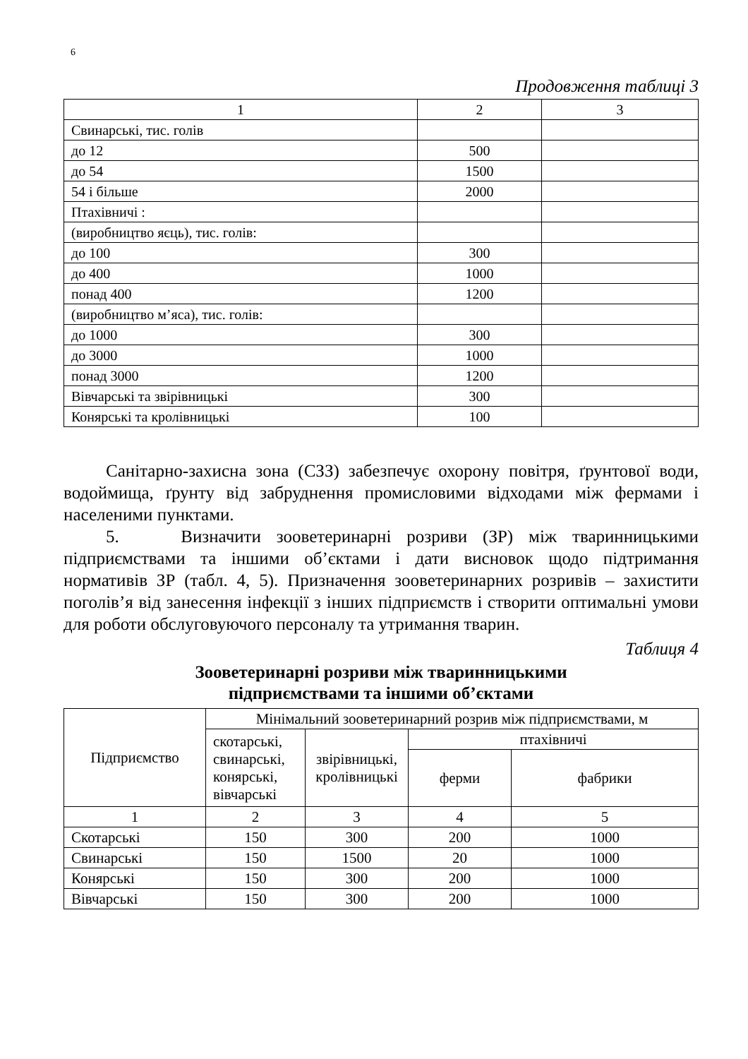6
Продовження таблиці 3
| 1 | 2 | 3 |
| Свинарські, тис. голів | | |
| до 12 | 500 | |
| до 54 | 1500 | |
| 54 і більше | 2000 | |
| Птахівничі : | | |
| (виробництво яєць), тис. голів: | | |
| до 100 | 300 | |
| до 400 | 1000 | |
| понад 400 | 1200 | |
| (виробництво м’яса), тис. голів: | | |
| до 1000 | 300 | |
| до 3000 | 1000 | |
| понад 3000 | 1200 | |
| Вівчарські та звірівницькі | 300 | |
| Конярські та кролівницькі | 100 | |
Санітарно-захисна зона (СЗЗ) забезпечує охорону повітря, ґрунтової води, водоймища, ґрунту від забруднення промисловими відходами між фермами і населеними пунктами.
5. Визначити зооветеринарні розриви (ЗР) між тваринницькими підприємствами та іншими об’єктами і дати висновок щодо підтримання нормативів ЗР (табл. 4, 5). Призначення зооветеринарних розривів – захистити поголів’я від занесення інфекції з інших підприємств і створити оптимальні умови для роботи обслуговуючого персоналу та утримання тварин.
Таблиця 4
Зооветеринарні розриви між тваринницькими
підприємствами та іншими об’єктами
| Підприємство | Мінімальний зооветеринарний розрив між підприємствами, м | | | |
| --- | --- | --- | --- | --- |
| | скотарські, свинарські, конярські, вівчарські | звірівницькі, кролівницькі | птахівничі | |
| | | | ферми | фабрики |
| 1 | 2 | 3 | 4 | 5 |
| Скотарські | 150 | 300 | 200 | 1000 |
| Свинарські | 150 | 1500 | 20 | 1000 |
| Конярські | 150 | 300 | 200 | 1000 |
| Вівчарські | 150 | 300 | 200 | 1000 |